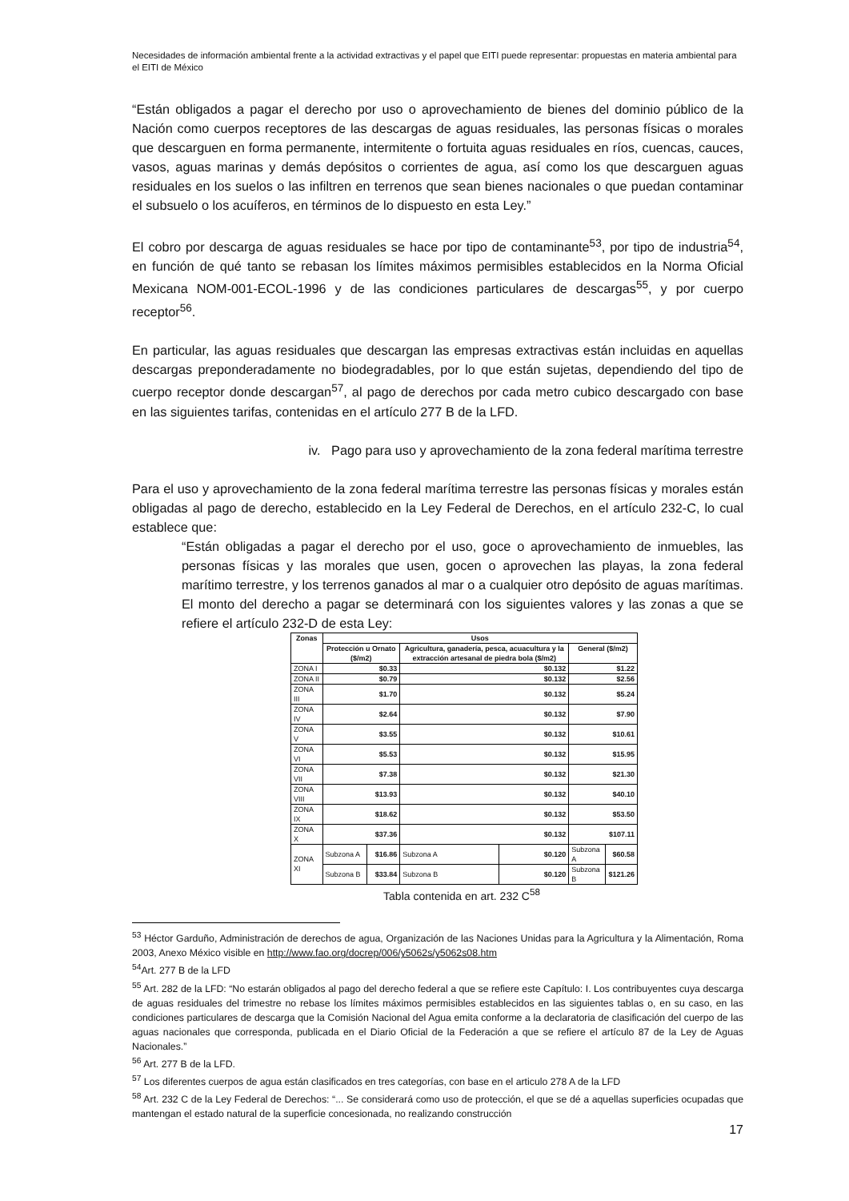Necesidades de información ambiental frente a la actividad extractivas y el papel que EITI puede representar: propuestas en materia ambiental para el EITI de México
“Están obligados a pagar el derecho por uso o aprovechamiento de bienes del dominio público de la Nación como cuerpos receptores de las descargas de aguas residuales, las personas físicas o morales que descarguen en forma permanente, intermitente o fortuita aguas residuales en ríos, cuencas, cauces, vasos, aguas marinas y demás depósitos o corrientes de agua, así como los que descarguen aguas residuales en los suelos o las infiltren en terrenos que sean bienes nacionales o que puedan contaminar el subsuelo o los acuíferos, en términos de lo dispuesto en esta Ley.”
El cobro por descarga de aguas residuales se hace por tipo de contaminante<sup>53</sup>, por tipo de industria<sup>54</sup>, en función de qué tanto se rebasan los límites máximos permisibles establecidos en la Norma Oficial Mexicana NOM-001-ECOL-1996 y de las condiciones particulares de descargas<sup>55</sup>, y por cuerpo receptor<sup>56</sup>.
En particular, las aguas residuales que descargan las empresas extractivas están incluidas en aquellas descargas preponderadamente no biodegradables, por lo que están sujetas, dependiendo del tipo de cuerpo receptor donde descargan<sup>57</sup>, al pago de derechos por cada metro cubico descargado con base en las siguientes tarifas, contenidas en el artículo 277 B de la LFD.
iv. Pago para uso y aprovechamiento de la zona federal marítima terrestre
Para el uso y aprovechamiento de la zona federal marítima terrestre las personas físicas y morales están obligadas al pago de derecho, establecido en la Ley Federal de Derechos, en el artículo 232-C, lo cual establece que:
“Están obligadas a pagar el derecho por el uso, goce o aprovechamiento de inmuebles, las personas físicas y las morales que usen, gocen o aprovechen las playas, la zona federal marítimo terrestre, y los terrenos ganados al mar o a cualquier otro depósito de aguas marítimas. El monto del derecho a pagar se determinará con los siguientes valores y las zonas a que se refiere el artículo 232-D de esta Ley:
| Zonas | Usos | | | | | |
| --- | --- | --- | --- | --- | --- | --- |
| | Protección u Ornato ($/m2) | | Agricultura, ganadería, pesca, acuacultura y la extracción artesanal de piedra bola ($/m2) | | General ($/m2) | |
| ZONA I | $0.33 | | $0.132 | | $1.22 | |
| ZONA II | $0.79 | | $0.132 | | $2.56 | |
| ZONA III | $1.70 | | $0.132 | | $5.24 | |
| ZONA IV | $2.64 | | $0.132 | | $7.90 | |
| ZONA V | $3.55 | | $0.132 | | $10.61 | |
| ZONA VI | $5.53 | | $0.132 | | $15.95 | |
| ZONA VII | $7.38 | | $0.132 | | $21.30 | |
| ZONA VIII | $13.93 | | $0.132 | | $40.10 | |
| ZONA IX | $18.62 | | $0.132 | | $53.50 | |
| ZONA X | $37.36 | | $0.132 | | $107.11 | |
| ZONA XI | Subzona A | $16.86 | Subzona A | $0.120 | Subzona A | $60.58 |
| | Subzona B | $33.84 | Subzona B | $0.120 | Subzona B | $121.26 |
Tabla contenida en art. 232 C<sup>58</sup>
<sup>53</sup> Héctor Garduño, Administración de derechos de agua, Organización de las Naciones Unidas para la Agricultura y la Alimentación, Roma 2003, Anexo México visible en http://www.fao.org/docrep/006/y5062s/y5062s08.htm
<sup>54</sup> Art. 277 B de la LFD
<sup>55</sup> Art. 282 de la LFD: “No estarán obligados al pago del derecho federal a que se refiere este Capítulo: I. Los contribuyentes cuya descarga de aguas residuales del trimestre no rebase los límites máximos permisibles establecidos en las siguientes tablas o, en su caso, en las condiciones particulares de descarga que la Comisión Nacional del Agua emita conforme a la declaratoria de clasificación del cuerpo de las aguas nacionales que corresponda, publicada en el Diario Oficial de la Federación a que se refiere el artículo 87 de la Ley de Aguas Nacionales.”
<sup>56</sup> Art. 277 B de la LFD.
<sup>57</sup> Los diferentes cuerpos de agua están clasificados en tres categorías, con base en el articulo 278 A de la LFD
<sup>58</sup> Art. 232 C de la Ley Federal de Derechos: “... Se considerará como uso de protección, el que se dé a aquellas superficies ocupadas que mantengan el estado natural de la superficie concesionada, no realizando construcción
17